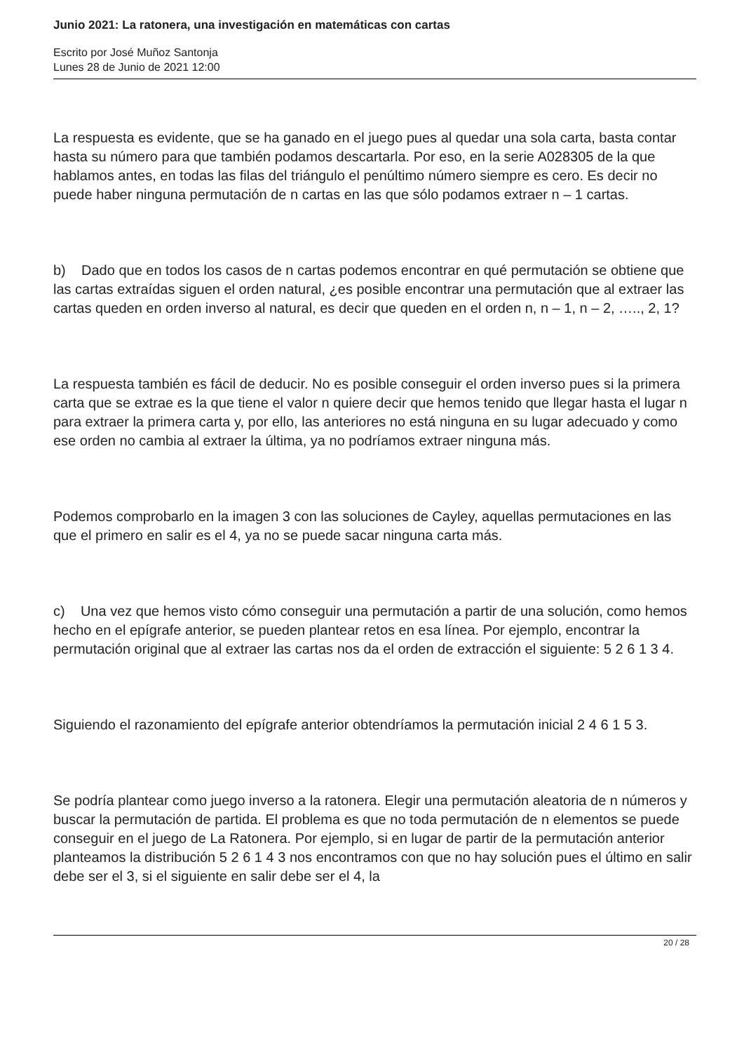Junio 2021: La ratonera, una investigación en matemáticas con cartas
Escrito por José Muñoz Santonja
Lunes 28 de Junio de 2021 12:00
La respuesta es evidente, que se ha ganado en el juego pues al quedar una sola carta, basta contar hasta su número para que también podamos descartarla. Por eso, en la serie A028305 de la que hablamos antes, en todas las filas del triángulo el penúltimo número siempre es cero. Es decir no puede haber ninguna permutación de n cartas en las que sólo podamos extraer n – 1 cartas.
b) Dado que en todos los casos de n cartas podemos encontrar en qué permutación se obtiene que las cartas extraídas siguen el orden natural, ¿es posible encontrar una permutación que al extraer las cartas queden en orden inverso al natural, es decir que queden en el orden n, n – 1, n – 2, ….., 2, 1?
La respuesta también es fácil de deducir. No es posible conseguir el orden inverso pues si la primera carta que se extrae es la que tiene el valor n quiere decir que hemos tenido que llegar hasta el lugar n para extraer la primera carta y, por ello, las anteriores no está ninguna en su lugar adecuado y como ese orden no cambia al extraer la última, ya no podríamos extraer ninguna más.
Podemos comprobarlo en la imagen 3 con las soluciones de Cayley, aquellas permutaciones en las que el primero en salir es el 4, ya no se puede sacar ninguna carta más.
c) Una vez que hemos visto cómo conseguir una permutación a partir de una solución, como hemos hecho en el epígrafe anterior, se pueden plantear retos en esa línea. Por ejemplo, encontrar la permutación original que al extraer las cartas nos da el orden de extracción el siguiente: 5 2 6 1 3 4.
Siguiendo el razonamiento del epígrafe anterior obtendríamos la permutación inicial 2 4 6 1 5 3.
Se podría plantear como juego inverso a la ratonera. Elegir una permutación aleatoria de n números y buscar la permutación de partida. El problema es que no toda permutación de n elementos se puede conseguir en el juego de La Ratonera. Por ejemplo, si en lugar de partir de la permutación anterior planteamos la distribución 5 2 6 1 4 3 nos encontramos con que no hay solución pues el último en salir debe ser el 3, si el siguiente en salir debe ser el 4, la
20 / 28